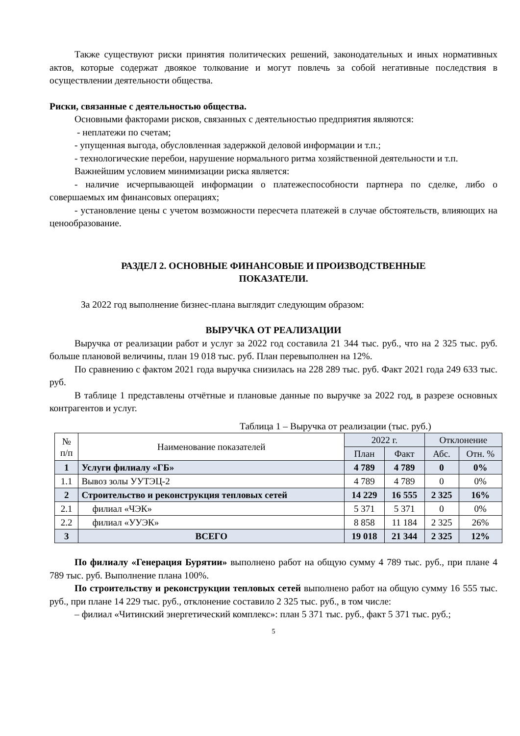Также существуют риски принятия политических решений, законодательных и иных нормативных актов, которые содержат двоякое толкование и могут повлечь за собой негативные последствия в осуществлении деятельности общества.
Риски, связанные с деятельностью общества.
Основными факторами рисков, связанных с деятельностью предприятия являются:
- неплатежи по счетам;
- упущенная выгода, обусловленная задержкой деловой информации и т.п.;
- технологические перебои, нарушение нормального ритма хозяйственной деятельности и т.п.
Важнейшим условием минимизации риска является:
- наличие исчерпывающей информации о платежеспособности партнера по сделке, либо о совершаемых им финансовых операциях;
- установление цены с учетом возможности пересчета платежей в случае обстоятельств, влияющих на ценообразование.
РАЗДЕЛ 2. ОСНОВНЫЕ ФИНАНСОВЫЕ И ПРОИЗВОДСТВЕННЫЕ
ПОКАЗАТЕЛИ.
За 2022 год выполнение бизнес-плана выглядит следующим образом:
ВЫРУЧКА ОТ РЕАЛИЗАЦИИ
Выручка от реализации работ и услуг за 2022 год составила 21 344 тыс. руб., что на 2 325 тыс. руб. больше плановой величины, план 19 018 тыс. руб. План перевыполнен на 12%.
По сравнению с фактом 2021 года выручка снизилась на 228 289 тыс. руб. Факт 2021 года 249 633 тыс. руб.
В таблице 1 представлены отчётные и плановые данные по выручке за 2022 год, в разрезе основных контрагентов и услуг.
Таблица 1 – Выручка от реализации (тыс. руб.)
| № п/п | Наименование показателей | 2022 г. | | Отклонение | |
| --- | --- | --- | --- | --- | --- |
| | | План | Факт | Абс. | Отн. % |
| 1 | Услуги филиалу «ГБ» | 4 789 | 4 789 | 0 | 0% |
| 1.1 | Вывоз золы УУТЭЦ-2 | 4 789 | 4 789 | 0 | 0% |
| 2 | Строительство и реконструкция тепловых сетей | 14 229 | 16 555 | 2 325 | 16% |
| 2.1 | филиал «ЧЭК» | 5 371 | 5 371 | 0 | 0% |
| 2.2 | филиал «УУЭК» | 8 858 | 11 184 | 2 325 | 26% |
| 3 | ВСЕГО | 19 018 | 21 344 | 2 325 | 12% |
По филиалу «Генерация Бурятии» выполнено работ на общую сумму 4 789 тыс. руб., при плане 4 789 тыс. руб. Выполнение плана 100%.
По строительству и реконструкции тепловых сетей выполнено работ на общую сумму 16 555 тыс. руб., при плане 14 229 тыс. руб., отклонение составило 2 325 тыс. руб., в том числе:
– филиал «Читинский энергетический комплекс»: план 5 371 тыс. руб., факт 5 371 тыс. руб.;
5